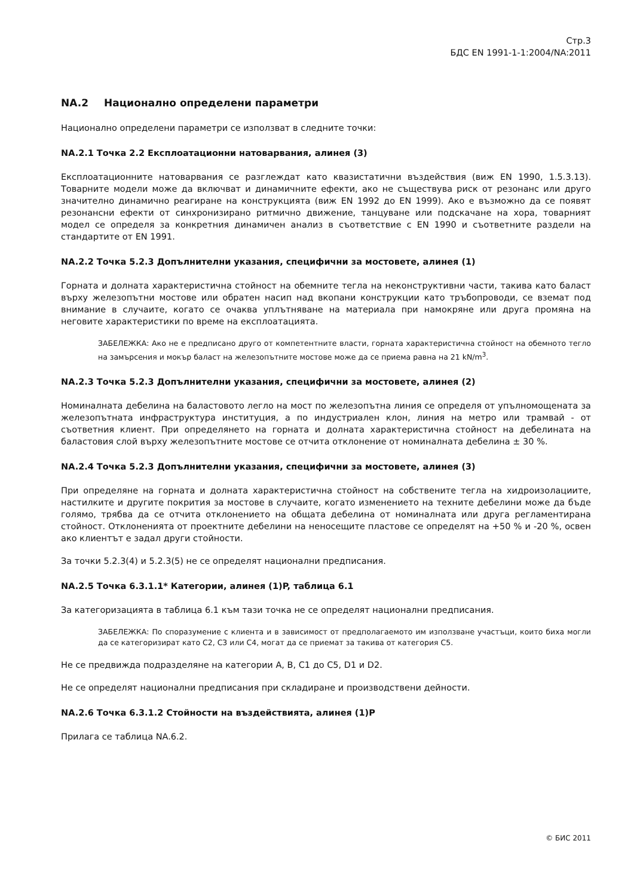Стр.3
БДС EN 1991-1-1:2004/NA:2011
NA.2 Национално определени параметри
Национално определени параметри се използват в следните точки:
NA.2.1 Точка 2.2 Експлоатационни натоварвания, алинея (3)
Експлоатационните натоварвания се разглеждат като квазистатични въздействия (виж EN 1990, 1.5.3.13). Товарните модели може да включват и динамичните ефекти, ако не съществува риск от резонанс или друго значително динамично реагиране на конструкцията (виж EN 1992 до EN 1999). Ако е възможно да се появят резонансни ефекти от синхронизирано ритмично движение, танцуване или подскачане на хора, товарният модел се определя за конкретния динамичен анализ в съответствие с EN 1990 и съответните раздели на стандартите от EN 1991.
NA.2.2 Точка 5.2.3 Допълнителни указания, специфични за мостовете, алинея (1)
Горната и долната характеристична стойност на обемните тегла на неконструктивни части, такива като баласт върху железопътни мостове или обратен насип над вкопани конструкции като тръбопроводи, се вземат под внимание в случаите, когато се очаква уплътняване на материала при намокряне или друга промяна на неговите характеристики по време на експлоатацията.
ЗАБЕЛЕЖКА: Ако не е предписано друго от компетентните власти, горната характеристична стойност на обемното тегло на замърсения и мокър баласт на железопътните мостове може да се приема равна на 21 kN/m<sup>3</sup>.
NA.2.3 Точка 5.2.3 Допълнителни указания, специфични за мостовете, алинея (2)
Номиналната дебелина на баластовото легло на мост по железопътна линия се определя от упълномощената за железопътната инфраструктура институция, а по индустриален клон, линия на метро или трамвай - от съответния клиент. При определянето на горната и долната характеристична стойност на дебелината на баластовия слой върху железопътните мостове се отчита отклонение от номиналната дебелина ± 30 %.
NA.2.4 Точка 5.2.3 Допълнителни указания, специфични за мостовете, алинея (3)
При определяне на горната и долната характеристична стойност на собствените тегла на хидроизолациите, настилките и другите покрития за мостове в случаите, когато изменението на техните дебелини може да бъде голямо, трябва да се отчита отклонението на общата дебелина от номиналната или друга регламентирана стойност. Отклоненията от проектните дебелини на неносещите пластове се определят на +50 % и -20 %, освен ако клиентът е задал други стойности.
За точки 5.2.3(4) и 5.2.3(5) не се определят национални предписания.
NA.2.5 Точка 6.3.1.1* Категории, алинея (1)P, таблица 6.1
За категоризацията в таблица 6.1 към тази точка не се определят национални предписания.
ЗАБЕЛЕЖКА: По споразумение с клиента и в зависимост от предполагаемото им използване участъци, които биха могли да се категоризират като С2, С3 или С4, могат да се приемат за такива от категория С5.
Не се предвижда подразделяне на категории A, B, C1 до C5, D1 и D2.
Не се определят национални предписания при складиране и производствени дейности.
NA.2.6 Точка 6.3.1.2 Стойности на въздействията, алинея (1)P
Прилага се таблица NA.6.2.
© БИС 2011